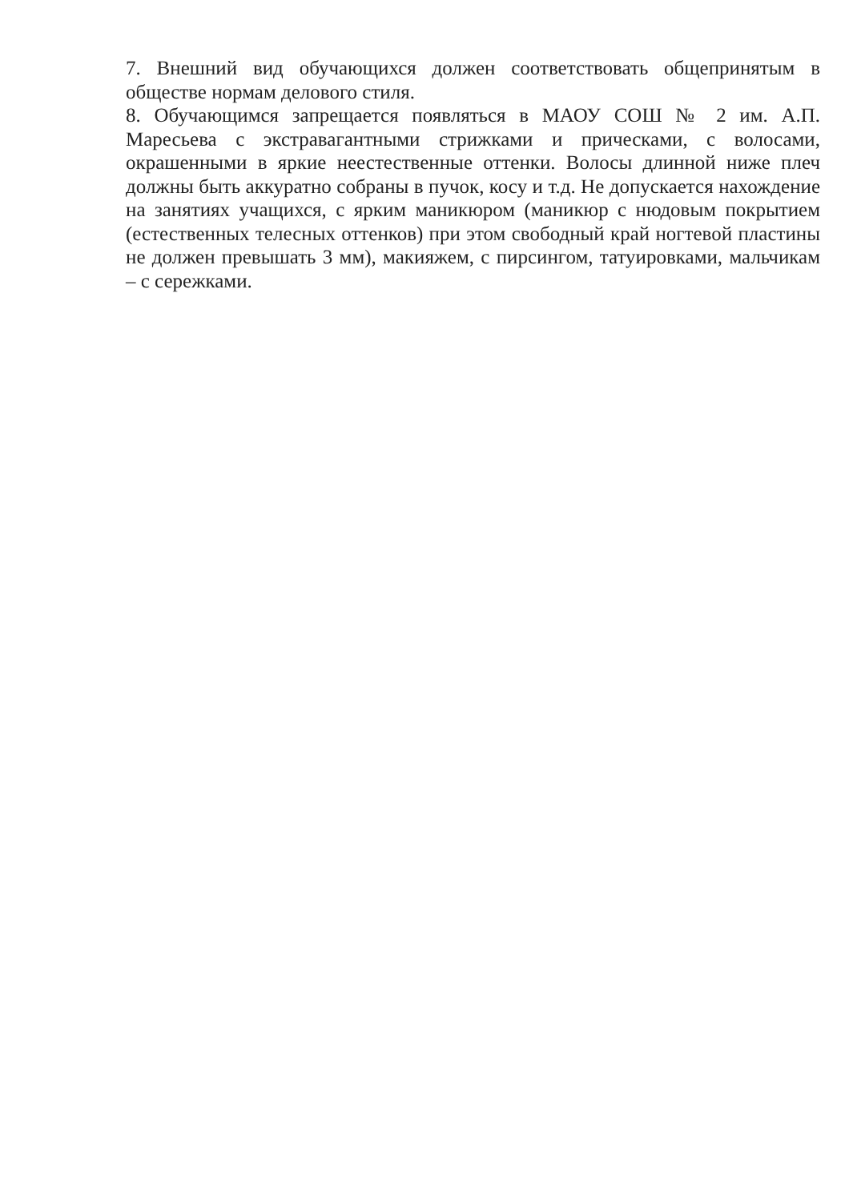7. Внешний вид обучающихся должен соответствовать общепринятым в обществе нормам делового стиля.
8. Обучающимся запрещается появляться в МАОУ СОШ № 2 им. А.П. Маресьева с экстравагантными стрижками и прическами, с волосами, окрашенными в яркие неестественные оттенки. Волосы длинной ниже плеч должны быть аккуратно собраны в пучок, косу и т.д. Не допускается нахождение на занятиях учащихся, с ярким маникюром (маникюр с нюдовым покрытием (естественных телесных оттенков) при этом свободный край ногтевой пластины не должен превышать 3 мм), макияжем, с пирсингом, татуировками, мальчикам – с сережками.